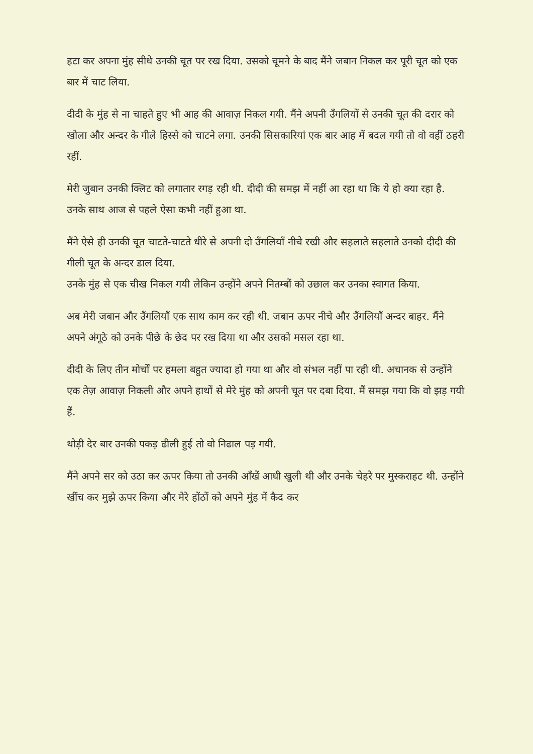हटा कर अपना मुंह सीधे उनकी चूत पर रख दिया. उसको चूमने के बाद मैंने जबान निकल कर पूरी चूत को एक बार में चाट लिया.
दीदी के मुंह से ना चाहते हुए भी आह की आवाज़ निकल गयी. मैंने अपनी उँगलियों से उनकी चूत की दरार को खोला और अन्दर के गीले हिस्से को चाटने लगा. उनकी सिसकारियां एक बार आह में बदल गयी तो वो वहीं ठहरी रहीं.
मेरी जुबान उनकी क्लिट को लगातार रगड़ रही थी. दीदी की समझ में नहीं आ रहा था कि ये हो क्या रहा है. उनके साथ आज से पहले ऐसा कभी नहीं हुआ था.
मैंने ऐसे ही उनकी चूत चाटते-चाटते धीरे से अपनी दो उँगलियाँ नीचे रखी और सहलाते सहलाते उनको दीदी की गीली चूत के अन्दर डाल दिया.
उनके मुंह से एक चीख निकल गयी लेकिन उन्होंने अपने नितम्बों को उछाल कर उनका स्वागत किया.
अब मेरी जबान और उँगलियाँ एक साथ काम कर रही थी. जबान ऊपर नीचे और उँगलियाँ अन्दर बाहर. मैंने अपने अंगूठे को उनके पीछे के छेद पर रख दिया था और उसको मसल रहा था.
दीदी के लिए तीन मोर्चों पर हमला बहुत ज्यादा हो गया था और वो संभल नहीं पा रही थी. अचानक से उन्होंने एक तेज़ आवाज़ निकली और अपने हाथों से मेरे मुंह को अपनी चूत पर दबा दिया. मैं समझ गया कि वो झड़ गयी हैं.
थोड़ी देर बार उनकी पकड़ ढीली हुई तो वो निढाल पड़ गयी.
मैंने अपने सर को उठा कर ऊपर किया तो उनकी आँखें आधी खुली थी और उनके चेहरे पर मुस्कराहट थी. उन्होंने खींच कर मुझे ऊपर किया और मेरे होंठों को अपने मुंह में कैद कर